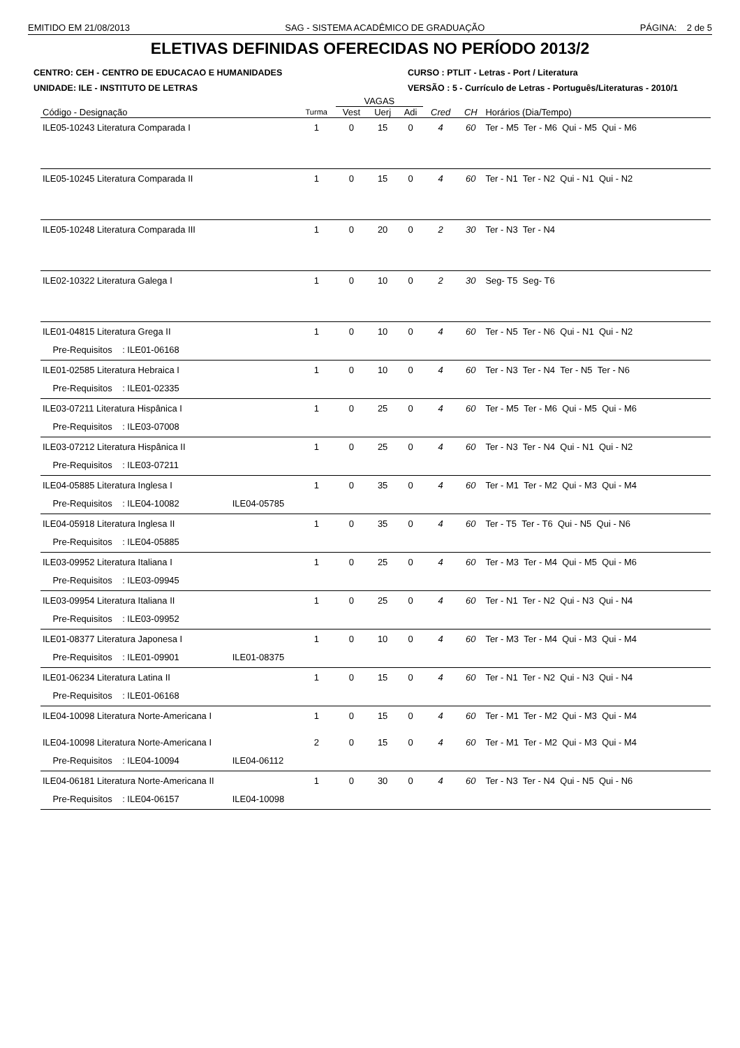EMITIDO EM 21/08/2013 SAG - SISTEMA ACADÊMICO DE GRADUAÇÃO PÁGINA: 2 de 5
ELETIVAS DEFINIDAS OFERECIDAS NO PERÍODO 2013/2
CENTRO: CEH - CENTRO DE EDUCACAO E HUMANIDADES
UNIDADE: ILE - INSTITUTO DE LETRAS
CURSO : PTLIT - Letras - Port / Literatura
VERSÃO : 5 - Currículo de Letras - Português/Literaturas - 2010/1
| | | VAGAS | | | | | |
| --- | --- | --- | --- | --- | --- | --- | --- |
| Código - Designação | Turma | Vest | Uerj | Adi | Cred | CH | Horários (Dia/Tempo) |
| ILE05-10243 Literatura Comparada I | 1 | 0 | 15 | 0 | 4 | 60 | Ter - M5 Ter - M6 Qui - M5 Qui - M6 |
| ILE05-10245 Literatura Comparada II | 1 | 0 | 15 | 0 | 4 | 60 | Ter - N1 Ter - N2 Qui - N1 Qui - N2 |
| ILE05-10248 Literatura Comparada III | 1 | 0 | 20 | 0 | 2 | 30 | Ter - N3 Ter - N4 |
| ILE02-10322 Literatura Galega I | 1 | 0 | 10 | 0 | 2 | 30 | Seg- T5 Seg- T6 |
| ILE01-04815 Literatura Grega II | 1 | 0 | 10 | 0 | 4 | 60 | Ter - N5 Ter - N6 Qui - N1 Qui - N2 |
| Pre-Requisitos : ILE01-06168 | | | | | | | |
| ILE01-02585 Literatura Hebraica I | 1 | 0 | 10 | 0 | 4 | 60 | Ter - N3 Ter - N4 Ter - N5 Ter - N6 |
| Pre-Requisitos : ILE01-02335 | | | | | | | |
| ILE03-07211 Literatura Hispânica I | 1 | 0 | 25 | 0 | 4 | 60 | Ter - M5 Ter - M6 Qui - M5 Qui - M6 |
| Pre-Requisitos : ILE03-07008 | | | | | | | |
| ILE03-07212 Literatura Hispânica II | 1 | 0 | 25 | 0 | 4 | 60 | Ter - N3 Ter - N4 Qui - N1 Qui - N2 |
| Pre-Requisitos : ILE03-07211 | | | | | | | |
| ILE04-05885 Literatura Inglesa I | 1 | 0 | 35 | 0 | 4 | 60 | Ter - M1 Ter - M2 Qui - M3 Qui - M4 |
| Pre-Requisitos : ILE04-10082 ILE04-05785 | | | | | | | |
| ILE04-05918 Literatura Inglesa II | 1 | 0 | 35 | 0 | 4 | 60 | Ter - T5 Ter - T6 Qui - N5 Qui - N6 |
| Pre-Requisitos : ILE04-05885 | | | | | | | |
| ILE03-09952 Literatura Italiana I | 1 | 0 | 25 | 0 | 4 | 60 | Ter - M3 Ter - M4 Qui - M5 Qui - M6 |
| Pre-Requisitos : ILE03-09945 | | | | | | | |
| ILE03-09954 Literatura Italiana II | 1 | 0 | 25 | 0 | 4 | 60 | Ter - N1 Ter - N2 Qui - N3 Qui - N4 |
| Pre-Requisitos : ILE03-09952 | | | | | | | |
| ILE01-08377 Literatura Japonesa I | 1 | 0 | 10 | 0 | 4 | 60 | Ter - M3 Ter - M4 Qui - M3 Qui - M4 |
| Pre-Requisitos : ILE01-09901 ILE01-08375 | | | | | | | |
| ILE01-06234 Literatura Latina II | 1 | 0 | 15 | 0 | 4 | 60 | Ter - N1 Ter - N2 Qui - N3 Qui - N4 |
| Pre-Requisitos : ILE01-06168 | | | | | | | |
| ILE04-10098 Literatura Norte-Americana I | 1 | 0 | 15 | 0 | 4 | 60 | Ter - M1 Ter - M2 Qui - M3 Qui - M4 |
| ILE04-10098 Literatura Norte-Americana I | 2 | 0 | 15 | 0 | 4 | 60 | Ter - M1 Ter - M2 Qui - M3 Qui - M4 |
| Pre-Requisitos : ILE04-10094 ILE04-06112 | | | | | | | |
| ILE04-06181 Literatura Norte-Americana II | 1 | 0 | 30 | 0 | 4 | 60 | Ter - N3 Ter - N4 Qui - N5 Qui - N6 |
| Pre-Requisitos : ILE04-06157 ILE04-10098 | | | | | | | |